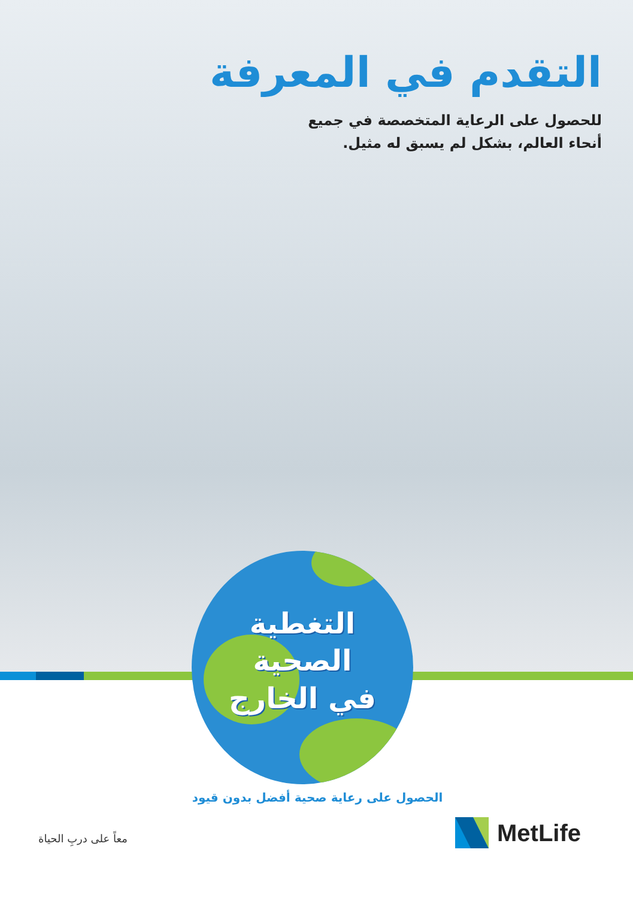التقدم في المعرفة
للحصول على الرعاية المتخصصة في جميع
أنحاء العالم، بشكل لم يسبق له مثيل.
التغطية
الصحية
في الخارج
الحصول على رعاية صحية أفضل بدون قيود
معاً على دربِ الحياة
MetLife